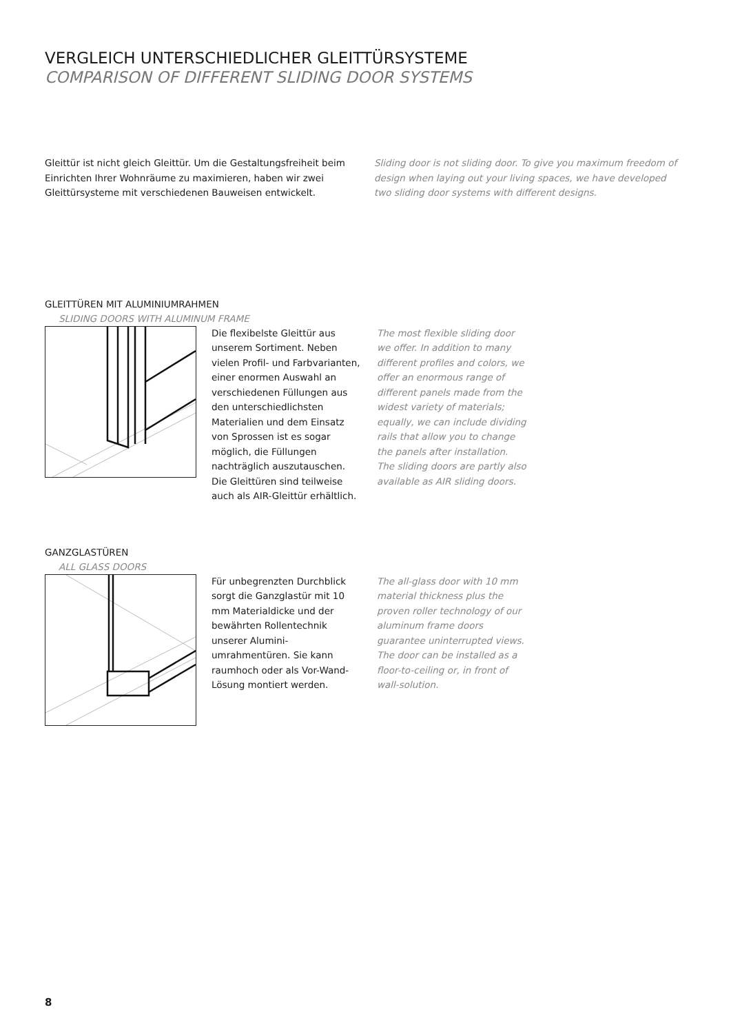VERGLEICH UNTERSCHIEDLICHER GLEITTÜRSYSTEME
COMPARISON OF DIFFERENT SLIDING DOOR SYSTEMS
Gleittür ist nicht gleich Gleittür. Um die Gestaltungsfreiheit beim Einrichten Ihrer Wohnräume zu maximieren, haben wir zwei Gleittür­systeme mit verschiedenen Bauweisen entwickelt.
Sliding door is not sliding door. To give you maximum freedom of design when laying out your living spaces, we have developed two sliding door systems with different designs.
GLEITTÜREN MIT ALUMINIUMRAHMEN
SLIDING DOORS WITH ALUMINUM FRAME
Die flexibelste Gleittür aus unserem Sortiment. Neben vielen Profil- und Farbvarian­ten, einer enormen Auswahl an verschiedenen Füllungen aus den unterschiedlichsten Materialien und dem Einsatz von Sprossen ist es sogar möglich, die Füllungen nachträglich auszutauschen. Die Gleittüren sind teilweise auch als AIR-Gleittür erhältlich.
The most flexible sliding door we offer. In addition to many diffe­rent profiles and colors, we offer an enormous range of different panels made from the widest variety of materials; equally, we can include dividing rails that allow you to change the panels after installation.
The sliding doors are partly also available as AIR sliding doors.
GANZGLASTÜREN
ALL GLASS DOORS
Für unbegrenzten Durchblick sorgt die Ganzglastür mit 10 mm Materialdicke und der bewährten Rollentechnik unserer Alumini­umrahmentüren. Sie kann raum­hoch oder als Vor-Wand-Lösung montiert werden.
The all-glass door with 10 mm material thickness plus the proven roller technology of our aluminum frame doors guarantee uninterrupted views. The door can be installed as a floor-to-cei­ling or, in front of wall-solution.
8